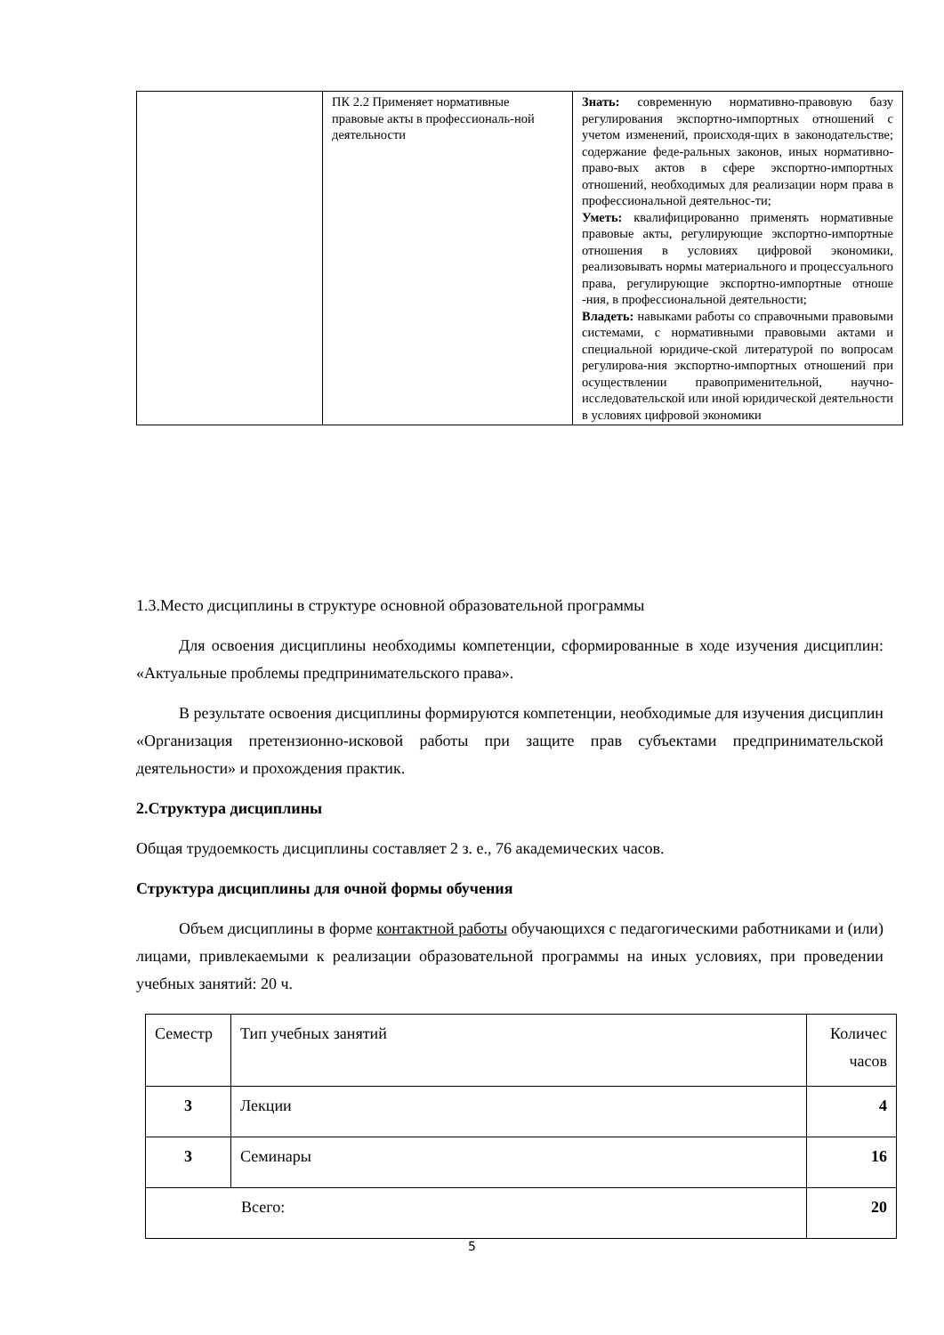| | ПК 2.2 Применяет нормативные правовые акты в профессиональ-ной деятельности | Знать: современную нормативно-правовую базу регулирования экспортно-импортных отношений с учетом изменений, происходя-щих в законодательстве; содержание феде-ральных законов, иных нормативно-право-вых актов в сфере экспортно-импортных отношений, необходимых для реализации норм права в профессиональной деятельнос-ти; Уметь: квалифицированно применять нормативные правовые акты, регулирующие экспортно-импортные отношения в условиях цифровой экономики, реализовывать нормы материального и процессуального права, регулирующие экспортно-импортные отноше -ния, в профессиональной деятельности; Владеть: навыками работы со справочными правовыми системами, с нормативными правовыми актами и специальной юридиче-ской литературой по вопросам регулирова-ния экспортно-импортных отношений при осуществлении правоприменительной, научно-исследовательской или иной юридической деятельности в условиях цифровой экономики |
1.3.Место дисциплины в структуре основной образовательной программы
Для освоения дисциплины необходимы компетенции, сформированные в ходе изучения дисциплин: «Актуальные проблемы предпринимательского права».
В результате освоения дисциплины формируются компетенции, необходимые для изучения дисциплин «Организация претензионно-исковой работы при защите прав субъектами предпринимательской деятельности» и прохождения практик.
2.Структура дисциплины
Общая трудоемкость дисциплины составляет 2 з. е., 76 академических часов.
Структура дисциплины для очной формы обучения
Объем дисциплины в форме контактной работы обучающихся с педагогическими работниками и (или) лицами, привлекаемыми к реализации образовательной программы на иных условиях, при проведении учебных занятий: 20 ч.
| Семестр | Тип учебных занятий | Количес часов |
| 3 | Лекции | 4 |
| 3 | Семинары | 16 |
| Всего: | | 20 |
5